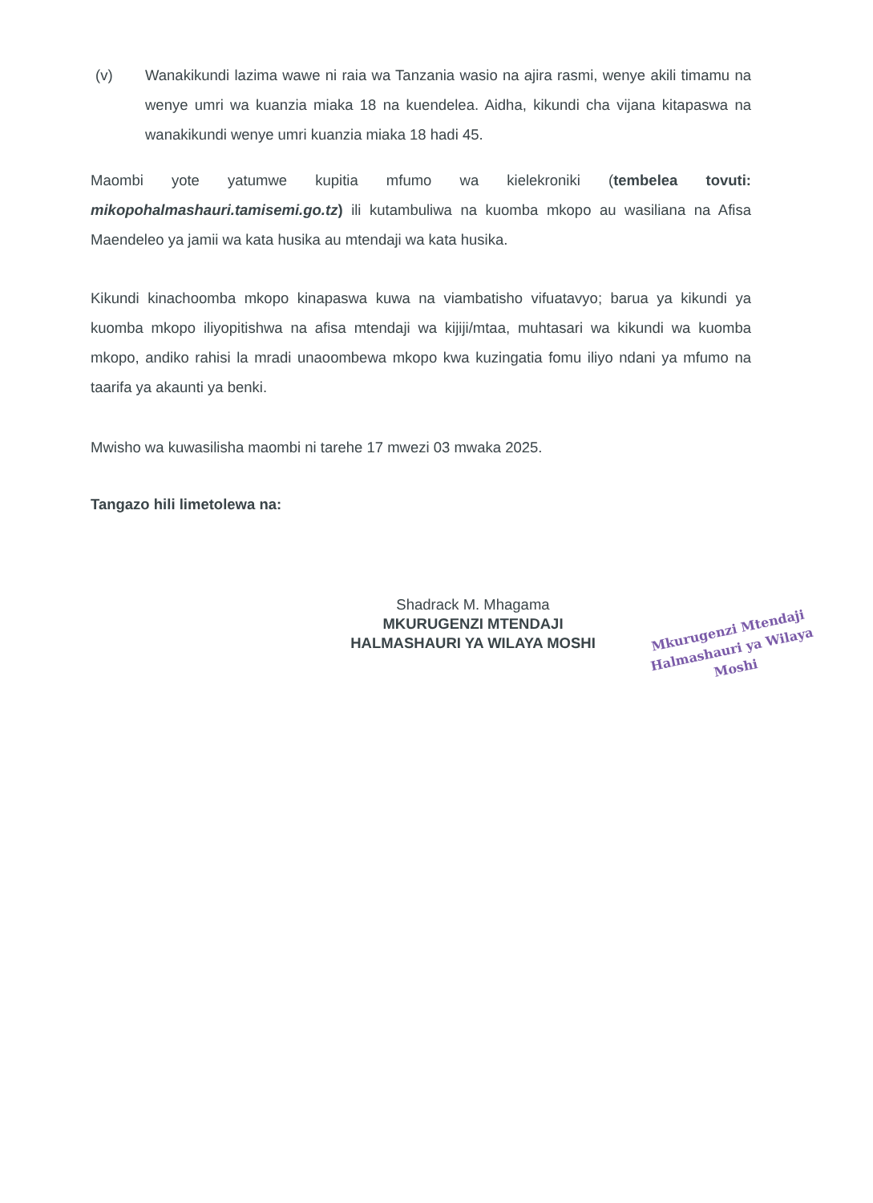(v) Wanakikundi lazima wawe ni raia wa Tanzania wasio na ajira rasmi, wenye akili timamu na wenye umri wa kuanzia miaka 18 na kuendelea. Aidha, kikundi cha vijana kitapaswa na wanakikundi wenye umri kuanzia miaka 18 hadi 45.
Maombi yote yatumwe kupitia mfumo wa kielekroniki (tembelea tovuti: mikopohalmashauri.tamisemi.go.tz) ili kutambuliwa na kuomba mkopo au wasiliana na Afisa Maendeleo ya jamii wa kata husika au mtendaji wa kata husika.
Kikundi kinachoomba mkopo kinapaswa kuwa na viambatisho vifuatavyo; barua ya kikundi ya kuomba mkopo iliyopitishwa na afisa mtendaji wa kijiji/mtaa, muhtasari wa kikundi wa kuomba mkopo, andiko rahisi la mradi unaoombewa mkopo kwa kuzingatia fomu iliyo ndani ya mfumo na taarifa ya akaunti ya benki.
Mwisho wa kuwasilisha maombi ni tarehe 17 mwezi 03 mwaka 2025.
Tangazo hili limetolewa na:
Shadrack M. Mhagama
MKURUGENZI MTENDAJI
HALMASHAURI YA WILAYA MOSHI
Mkurugenzi Mtendaji
Halmashauri ya Wilaya
Moshi